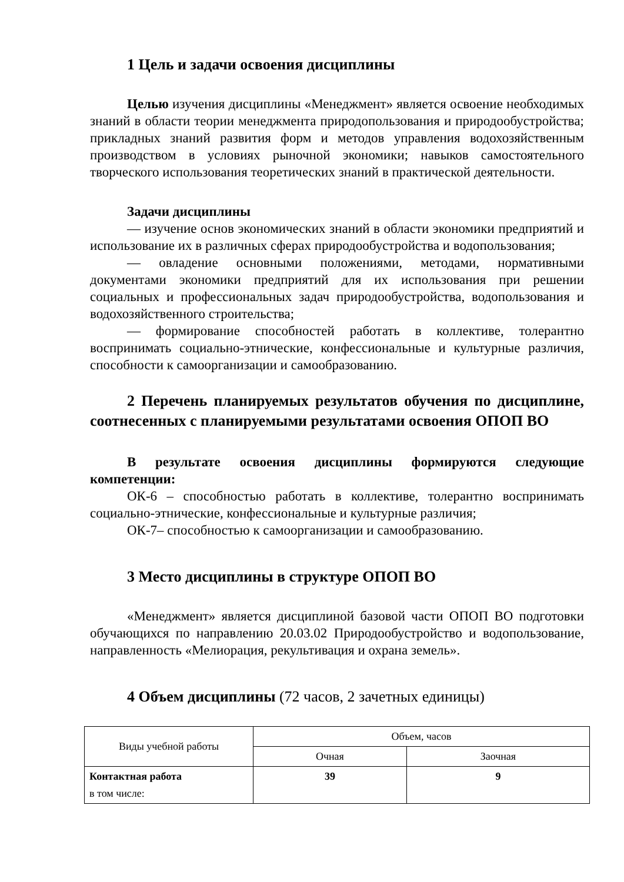1 Цель и задачи освоения дисциплины
Целью изучения дисциплины «Менеджмент» является освоение необходимых знаний в области теории менеджмента природопользования и природообустройства; прикладных знаний развития форм и методов управления водохозяйственным производством в условиях рыночной экономики; навыков самостоятельного творческого использования теоретических знаний в практической деятельности.
Задачи дисциплины
— изучение основ экономических знаний в области экономики предприятий и использование их в различных сферах природообустройства и водопользования;
— овладение основными положениями, методами, нормативными документами экономики предприятий для их использования при решении социальных и профессиональных задач природообустройства, водопользования и водохозяйственного строительства;
— формирование способностей работать в коллективе, толерантно воспринимать социально-этнические, конфессиональные и культурные различия, способности к самоорганизации и самообразованию.
2 Перечень планируемых результатов обучения по дисциплине, соотнесенных с планируемыми результатами освоения ОПОП ВО
В результате освоения дисциплины формируются следующие компетенции:
ОК-6 – способностью работать в коллективе, толерантно воспринимать социально-этнические, конфессиональные и культурные различия;
ОК-7– способностью к самоорганизации и самообразованию.
3 Место дисциплины в структуре ОПОП ВО
«Менеджмент» является дисциплиной базовой части ОПОП ВО подготовки обучающихся по направлению 20.03.02 Природообустройство и водопользование, направленность «Мелиорация, рекультивация и охрана земель».
4 Объем дисциплины (72 часов, 2 зачетных единицы)
| Виды учебной работы | Объем, часов | |
| --- | --- | --- |
| | Очная | Заочная |
| Контактная работа в том числе: | 39 | 9 |